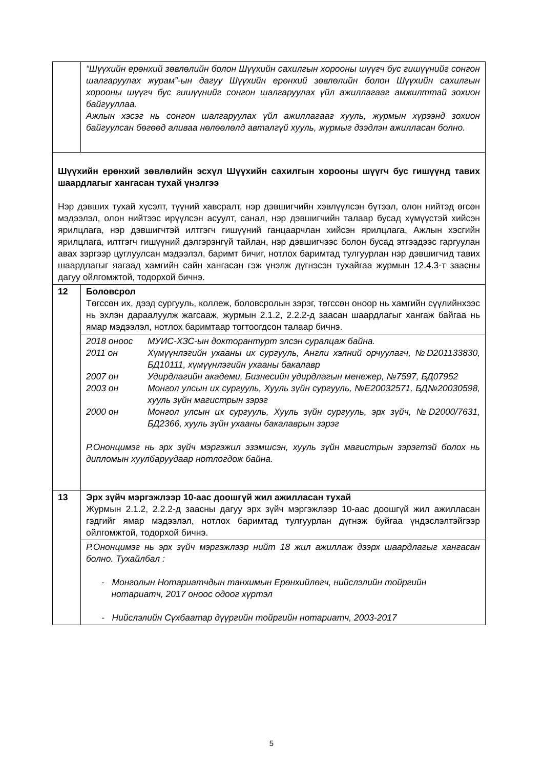| | “Шүүхийн ерөнхий зөвлөлийн болон Шүүхийн сахилгын хорооны шүүгч бус гишүүнийг сонгон шалгаруулах журам”-ын дагуу Шүүхийн ерөнхий зөвлөлийн болон Шүүхийн сахилгын хорооны шүүгч бус гишүүнийг сонгон шалгаруулах үйл ажиллагааг амжилттай зохион байгууллаа. Ажлын хэсэг нь сонгон шалгаруулах үйл ажиллагааг хууль, журмын хүрээнд зохион байгуулсан бөгөөд аливаа нөлөөлөлд авталгүй хууль, журмыг дээдлэн ажилласан болно. |
| Шүүхийн ерөнхий зөвлөлийн эсхүл Шүүхийн сахилгын хорооны шүүгч бус гишүүнд тавих шаардлагыг хангасан тухай үнэлгээ Нэр дэвших тухай хүсэлт, түүний хавсралт, нэр дэвшигчийн хэвлүүлсэн бүтээл, олон нийтэд өгсөн мэдээлэл, олон нийтээс ирүүлсэн асуулт, санал, нэр дэвшигчийн талаар бусад хүмүүстэй хийсэн ярилцлага, нэр дэвшигчтэй илтгэгч гишүүний ганцаарчлан хийсэн ярилцлага, Ажлын хэсгийн ярилцлага, илтгэгч гишүүний дэлгэрэнгүй тайлан, нэр дэвшигчээс болон бусад этгээдээс гаргуулан авах зэргээр цуглуулсан мэдээлэл, баримт бичиг, нотлох баримтад тулгуурлан нэр дэвшигчид тавих шаардлагыг яагаад хамгийн сайн хангасан гэж үнэлж дүгнэсэн тухайгаа журмын 12.4.3-т заасны дагуу ойлгомжтой, тодорхой бичнэ. | |
| 12 | Боловсрол Төгссөн их, дээд сургууль, коллеж, боловсролын зэрэг, төгссөн оноор нь хамгийн сүүлийнхээс нь эхлэн дараалуулж жагсааж, журмын 2.1.2, 2.2.2-д заасан шаардлагыг хангаж байгаа нь ямар мэдээлэл, нотлох баримтаар тогтоогдсон талаар бичнэ. |
| | / 2018 оноос / МУИС-ХЗС-ын докторантурт элсэн суралцаж байна. / / 2011 он / Хүмүүнлэгийн ухааны их сургууль, Англи хэлний орчуулагч, №D201133830, БД10111, хүмүүнлэгийн ухааны бакалавр / / 2007 он / Удирдлагийн академи, Бизнесийн удирдлагын менежер, №7597, БД07952 / / 2003 он / Монгол улсын их сургууль, Хууль зүйн сургууль, №E20032571, БД№20030598, хууль зүйн магистрын зэрэг / / 2000 он / Монгол улсын их сургууль, Хууль зүйн сургууль, эрх зүйч, №D2000/7631, БД2366, хууль зүйн ухааны бакалаврын зэрэг / Р.Ононцимэг нь эрх зүйч мэргэжил эзэмшсэн, хууль зүйн магистрын зэрэгтэй болох нь дипломын хуулбаруудаар нотлогдож байна. |
| 13 | Эрх зүйч мэргэжлээр 10-аас доошгүй жил ажилласан тухай Журмын 2.1.2, 2.2.2-д заасны дагуу эрх зүйч мэргэжлээр 10-аас доошгүй жил ажилласан гэдгийг ямар мэдээлэл, нотлох баримтад тулгуурлан дүгнэж буйгаа үндэслэлтэйгээр ойлгомжтой, тодорхой бичнэ. |
| | Р.Ононцимэг нь эрх зүйч мэргэжлээр нийт 18 жил ажиллаж дээрх шаардлагыг хангасан болно. Тухайлбал : - Монголын Нотариатчдын танхимын Ерөнхийлөгч, нийслэлийн тойргийн нотариатч, 2017 оноос одоог хүртэл - Нийслэлийн Сүхбаатар дүүргийн тойргийн нотариатч, 2003-2017 |
5